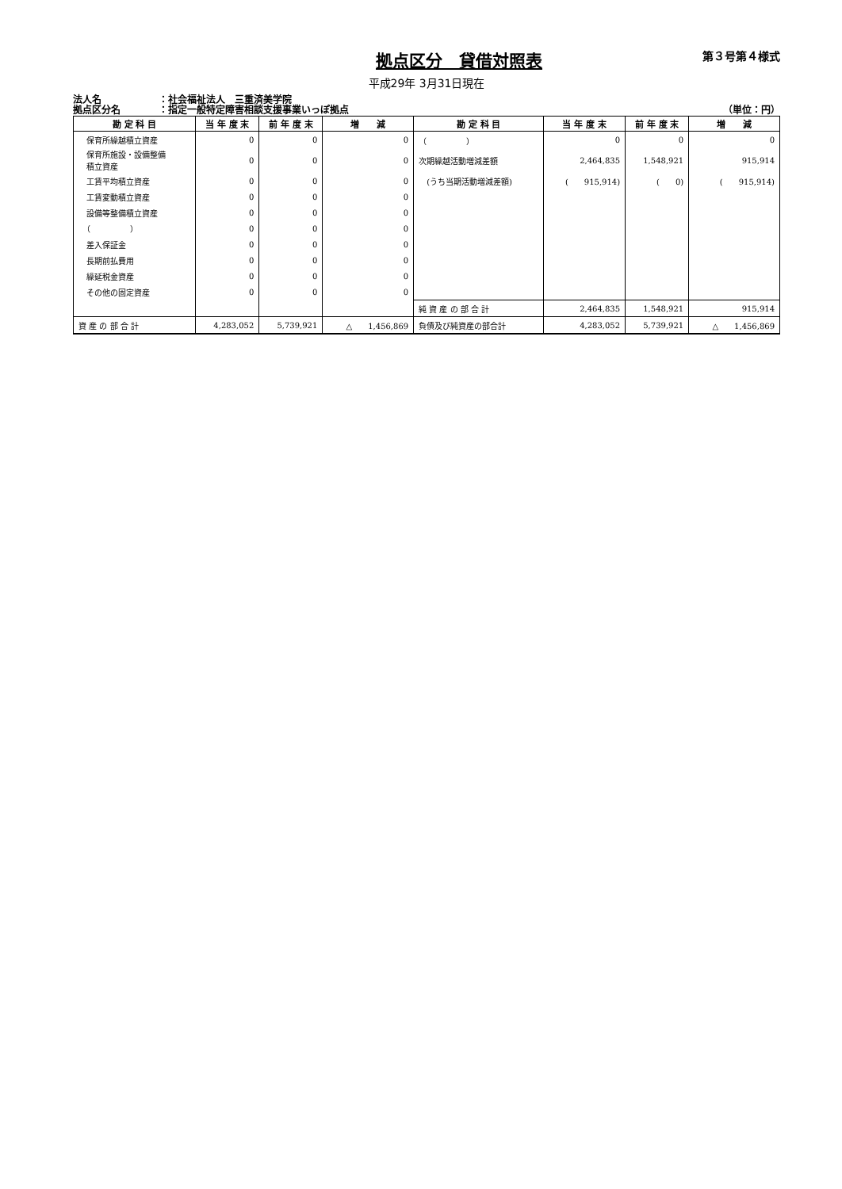拠点区分　貸借対照表
第３号第４様式
平成29年 3月31日現在
法人名 ：社会福祉法人　三重済美学院
拠点区分名 ：指定一般特定障害相談支援事業いっぽ拠点 （単位：円）
| 勘 定 科 目 | 当 年 度 末 | 前 年 度 末 | 増 減 | 勘 定 科 目 | 当 年 度 末 | 前 年 度 末 | 増 減 |
| --- | --- | --- | --- | --- | --- | --- | --- |
| 保育所繰越積立資産 | 0 | 0 | 0 | （ ） | 0 | 0 | 0 |
| 保育所施設・設備整備 積立資産 | 0 | 0 | 0 | 次期繰越活動増減差額 | 2,464,835 | 1,548,921 | 915,914 |
| 工賃平均積立資産 | 0 | 0 | 0 | (うち当期活動増減差額) | ( 915,914) | ( 0) | ( 915,914) |
| 工賃変動積立資産 | 0 | 0 | 0 | | | | |
| 設備等整備積立資産 | 0 | 0 | 0 | | | | |
| （ ） | 0 | 0 | 0 | | | | |
| 差入保証金 | 0 | 0 | 0 | | | | |
| 長期前払費用 | 0 | 0 | 0 | | | | |
| 繰延税金資産 | 0 | 0 | 0 | | | | |
| その他の固定資産 | 0 | 0 | 0 | | | | |
| | | | | 純 資 産 の 部 合 計 | 2,464,835 | 1,548,921 | 915,914 |
| 資 産 の 部 合 計 | 4,283,052 | 5,739,921 | △ 1,456,869 | 負債及び純資産の部合計 | 4,283,052 | 5,739,921 | △ 1,456,869 |